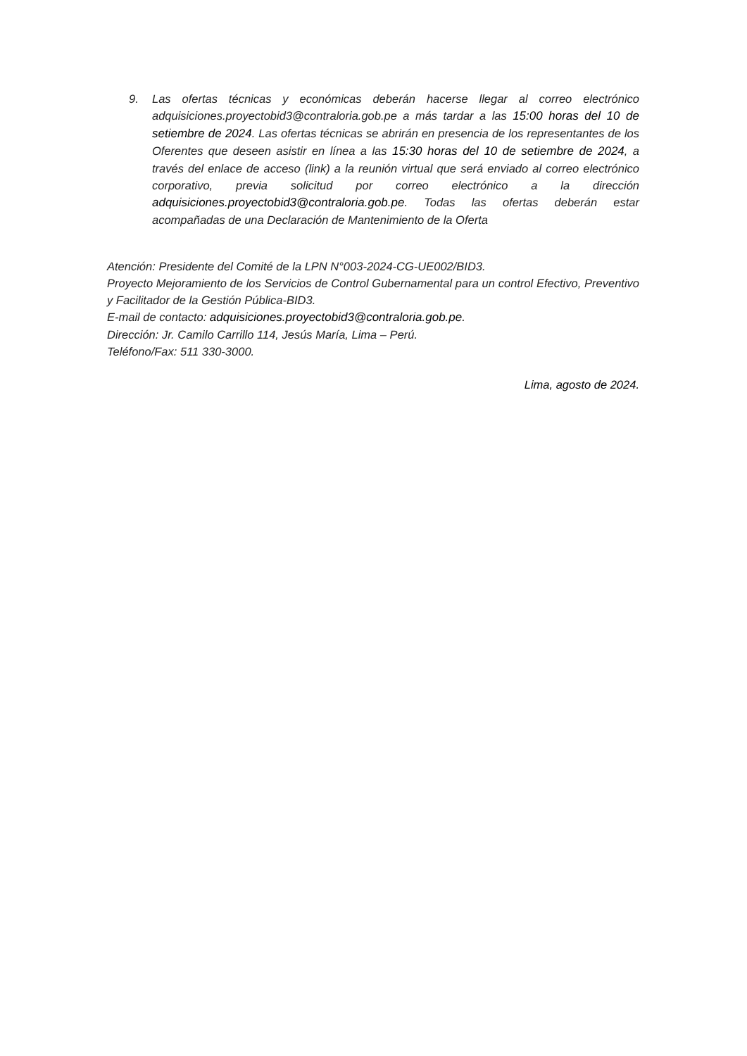9. Las ofertas técnicas y económicas deberán hacerse llegar al correo electrónico adquisiciones.proyectobid3@contraloria.gob.pe a más tardar a las 15:00 horas del 10 de setiembre de 2024. Las ofertas técnicas se abrirán en presencia de los representantes de los Oferentes que deseen asistir en línea a las 15:30 horas del 10 de setiembre de 2024, a través del enlace de acceso (link) a la reunión virtual que será enviado al correo electrónico corporativo, previa solicitud por correo electrónico a la dirección adquisiciones.proyectobid3@contraloria.gob.pe. Todas las ofertas deberán estar acompañadas de una Declaración de Mantenimiento de la Oferta
Atención: Presidente del Comité de la LPN N°003-2024-CG-UE002/BID3.
Proyecto Mejoramiento de los Servicios de Control Gubernamental para un control Efectivo, Preventivo y Facilitador de la Gestión Pública-BID3.
E-mail de contacto: adquisiciones.proyectobid3@contraloria.gob.pe.
Dirección: Jr. Camilo Carrillo 114, Jesús María, Lima – Perú.
Teléfono/Fax: 511 330-3000.
Lima, agosto de 2024.